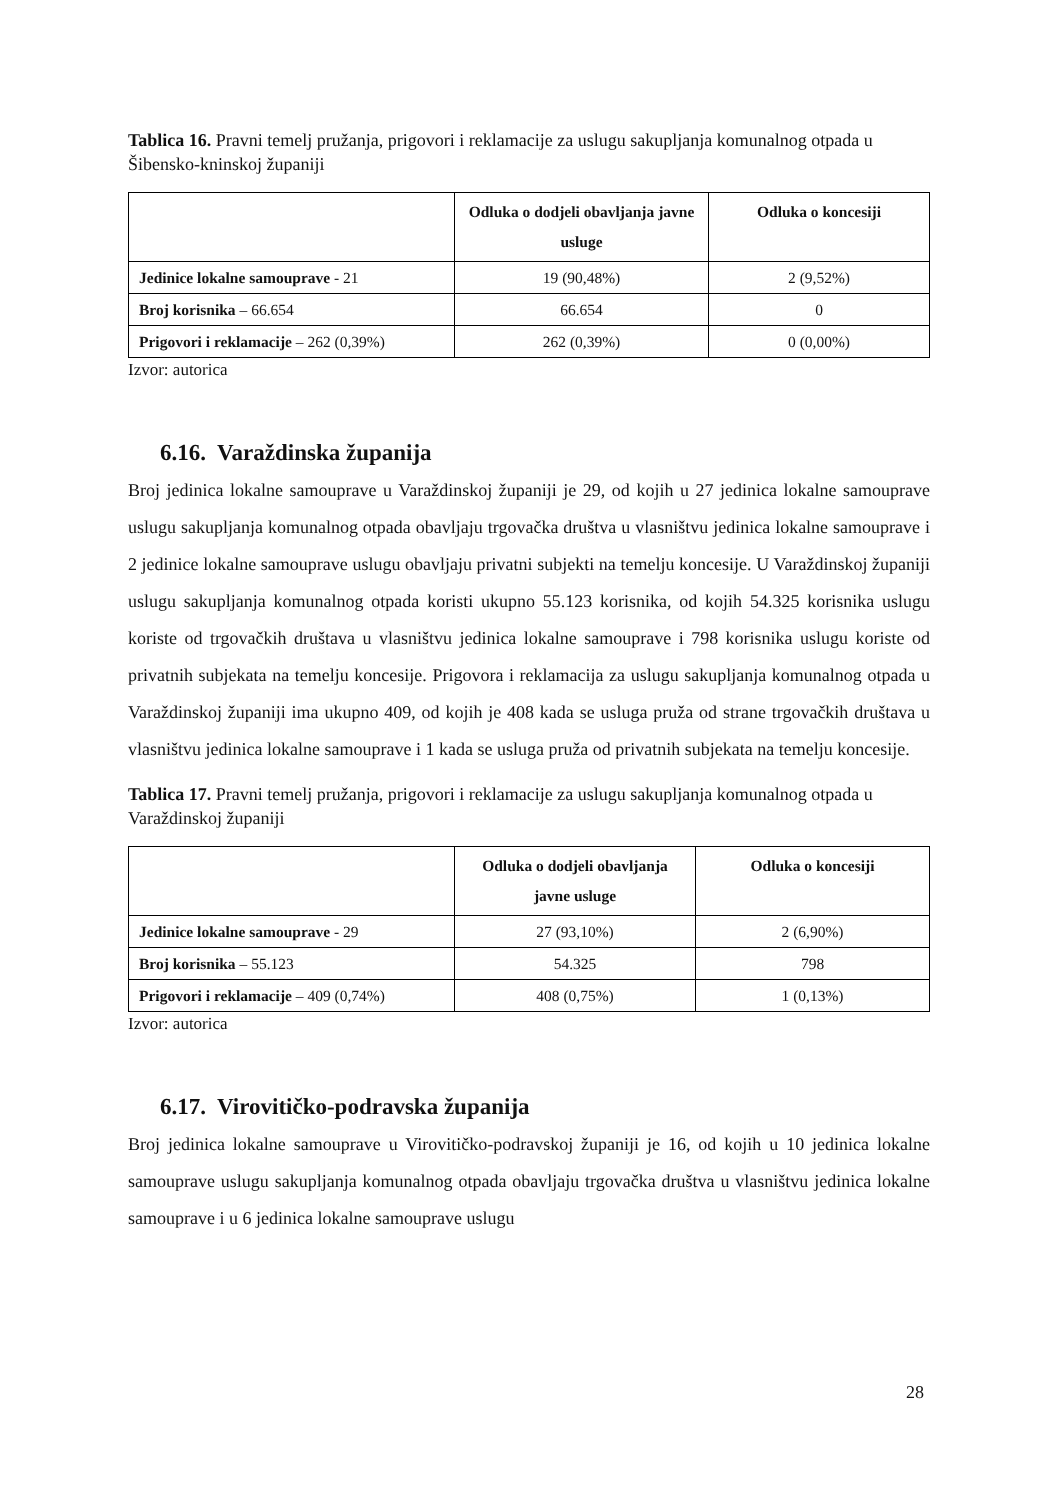Tablica 16. Pravni temelj pružanja, prigovori i reklamacije za uslugu sakupljanja komunalnog otpada u Šibensko-kninskoj županiji
| | Odluka o dodjeli obavljanja javne usluge | Odluka o koncesiji |
| --- | --- | --- |
| Jedinice lokalne samouprave - 21 | 19 (90,48%) | 2 (9,52%) |
| Broj korisnika – 66.654 | 66.654 | 0 |
| Prigovori i reklamacije – 262 (0,39%) | 262 (0,39%) | 0 (0,00%) |
Izvor: autorica
6.16. Varaždinska županija
Broj jedinica lokalne samouprave u Varaždinskoj županiji je 29, od kojih u 27 jedinica lokalne samouprave uslugu sakupljanja komunalnog otpada obavljaju trgovačka društva u vlasništvu jedinica lokalne samouprave i 2 jedinice lokalne samouprave uslugu obavljaju privatni subjekti na temelju koncesije. U Varaždinskoj županiji uslugu sakupljanja komunalnog otpada koristi ukupno 55.123 korisnika, od kojih 54.325 korisnika uslugu koriste od trgovačkih društava u vlasništvu jedinica lokalne samouprave i 798 korisnika uslugu koriste od privatnih subjekata na temelju koncesije. Prigovora i reklamacija za uslugu sakupljanja komunalnog otpada u Varaždinskoj županiji ima ukupno 409, od kojih je 408 kada se usluga pruža od strane trgovačkih društava u vlasništvu jedinica lokalne samouprave i 1 kada se usluga pruža od privatnih subjekata na temelju koncesije.
Tablica 17. Pravni temelj pružanja, prigovori i reklamacije za uslugu sakupljanja komunalnog otpada u Varaždinskoj županiji
| | Odluka o dodjeli obavljanja javne usluge | Odluka o koncesiji |
| --- | --- | --- |
| Jedinice lokalne samouprave - 29 | 27 (93,10%) | 2 (6,90%) |
| Broj korisnika – 55.123 | 54.325 | 798 |
| Prigovori i reklamacije – 409 (0,74%) | 408 (0,75%) | 1 (0,13%) |
Izvor: autorica
6.17. Virovitičko-podravska županija
Broj jedinica lokalne samouprave u Virovitičko-podravskoj županiji je 16, od kojih u 10 jedinica lokalne samouprave uslugu sakupljanja komunalnog otpada obavljaju trgovačka društva u vlasništvu jedinica lokalne samouprave i u 6 jedinica lokalne samouprave uslugu
28